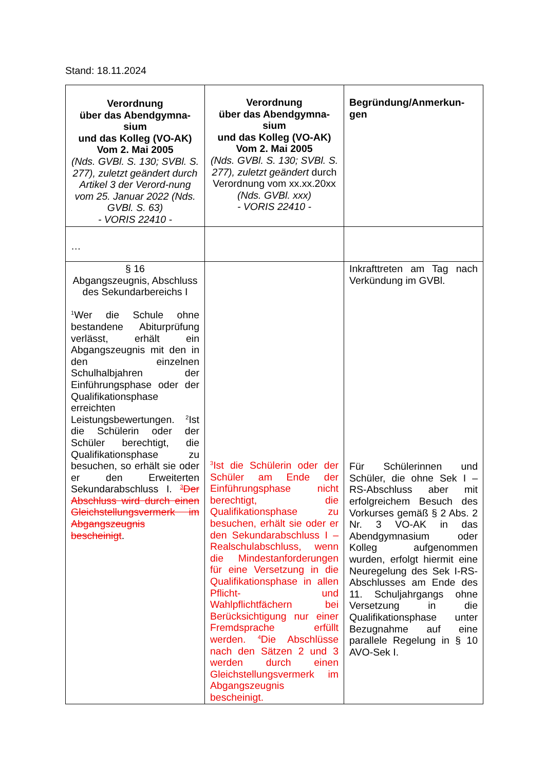Stand: 18.11.2024
| Verordnung über das Abendgymna- sium und das Kolleg (VO-AK) Vom 2. Mai 2005 (Nds. GVBl. S. 130; SVBl. S. 277), zuletzt geändert durch Artikel 3 der Verord-nung vom 25. Januar 2022 (Nds. GVBl. S. 63) - VORIS 22410 - | Verordnung über das Abendgymna- sium und das Kolleg (VO-AK) Vom 2. Mai 2005 (Nds. GVBl. S. 130; SVBl. S. 277), zuletzt geändert durch Verordnung vom xx.xx.20xx (Nds. GVBl. xxx) - VORIS 22410 - | Begründung/Anmerkun- gen |
| … | | |
| § 16 Abgangszeugnis, Abschluss des Sekundarbereichs I <sup>1</sup> Wer die Schule ohne bestandene Abiturprüfung verlässt, erhält ein Abgangszeugnis mit den in den einzelnen Schulhalbjahren der Einführungsphase oder der Qualifikationsphase erreichten Leistungsbewertungen. <sup>2</sup>Ist die Schülerin oder der Schüler berechtigt, die Qualifikationsphase zu besuchen, so erhält sie oder er den Erweiterten Sekundarabschluss I. <sup>3</sup>Der Abschluss wird durch einen Gleichstellungsvermerk im Abgangszeugnis bescheinigt . | <sup>3</sup> Ist die Schülerin oder der Schüler am Ende der Einführungsphase nicht berechtigt, die Qualifikationsphase zu besuchen, erhält sie oder er den Sekundarabschluss I – Realschulabschluss, wenn die Mindestanforderungen für eine Versetzung in die Qualifikationsphase in allen Pflicht- und Wahlpflichtfächern bei Berücksichtigung nur einer Fremdsprache erfüllt werden. <sup>4</sup>Die Abschlüsse nach den Sätzen 2 und 3 werden durch einen Gleichstellungsvermerk im Abgangszeugnis bescheinigt. | Inkrafttreten am Tag nach Verkündung im GVBl. Für Schülerinnen und Schüler, die ohne Sek I – RS-Abschluss aber mit erfolgreichem Besuch des Vorkurses gemäß § 2 Abs. 2 Nr. 3 VO-AK in das Abendgymnasium oder Kolleg aufgenommen wurden, erfolgt hiermit eine Neuregelung des Sek I-RS-Abschlusses am Ende des 11. Schuljahrgangs ohne Versetzung in die Qualifikationsphase unter Bezugnahme auf eine parallele Regelung in § 10 AVO-Sek I. |